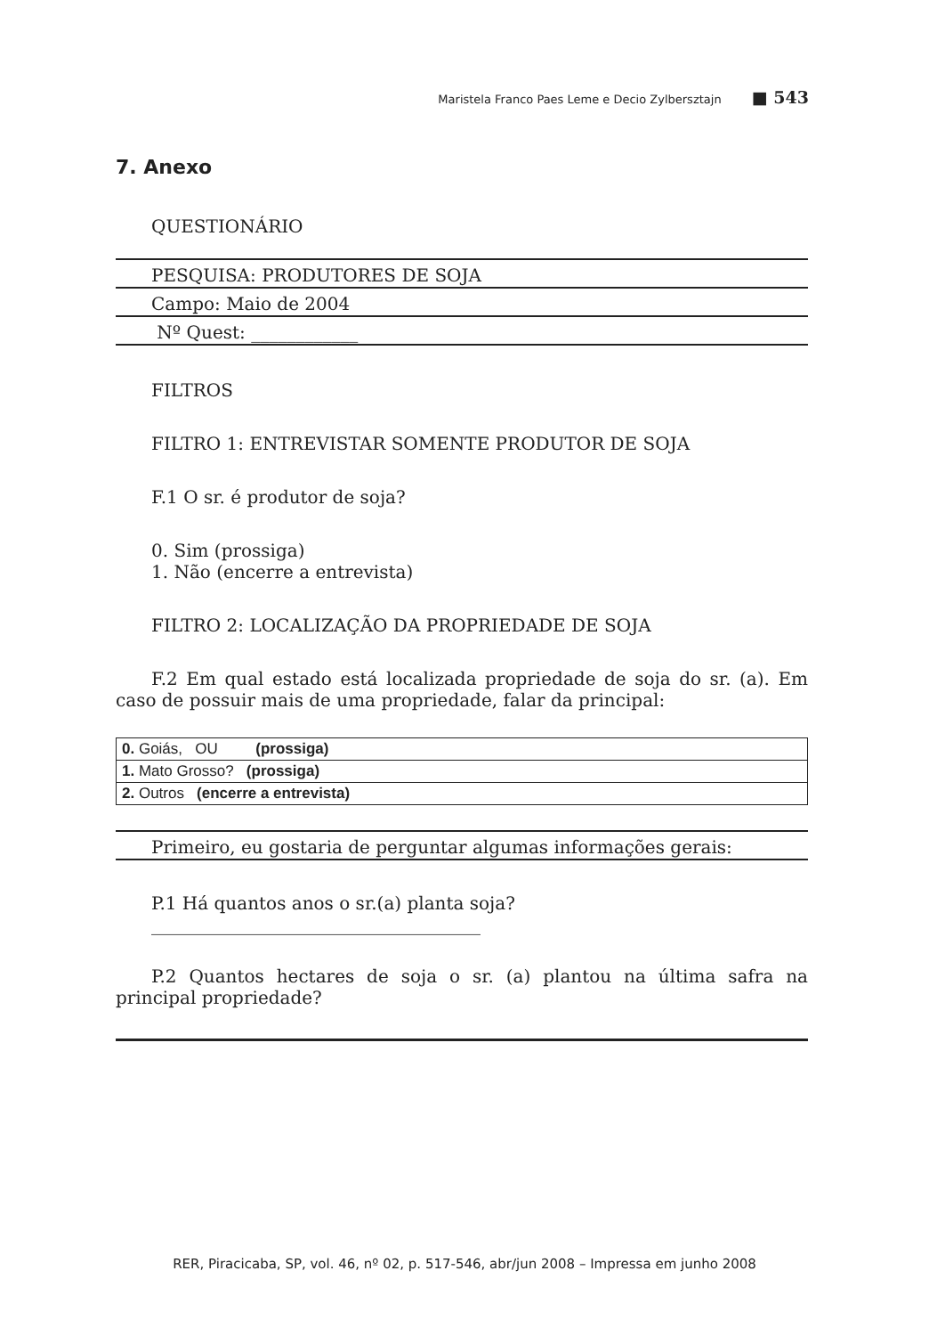Maristela Franco Paes Leme e Decio Zylbersztajn ■ 543
7. Anexo
QUESTIONÁRIO
PESQUISA: PRODUTORES DE SOJA
Campo: Maio de 2004
Nº Quest: ____________
FILTROS
FILTRO 1: ENTREVISTAR SOMENTE PRODUTOR DE SOJA
F.1 O sr. é produtor de soja?
0. Sim (prossiga)
1. Não (encerre a entrevista)
FILTRO 2: LOCALIZAÇÃO DA PROPRIEDADE DE SOJA
F.2 Em qual estado está localizada propriedade de soja do sr. (a). Em caso de possuir mais de uma propriedade, falar da principal:
| 0. Goiás, OU (prossiga) |
| 1. Mato Grosso? (prossiga) |
| 2. Outros (encerre a entrevista) |
Primeiro, eu gostaria de perguntar algumas informações gerais:
P.1 Há quantos anos o sr.(a) planta soja?
_____________________________________
P.2 Quantos hectares de soja o sr. (a) plantou na última safra na principal propriedade?
RER, Piracicaba, SP, vol. 46, nº 02, p. 517-546, abr/jun 2008 – Impressa em junho 2008